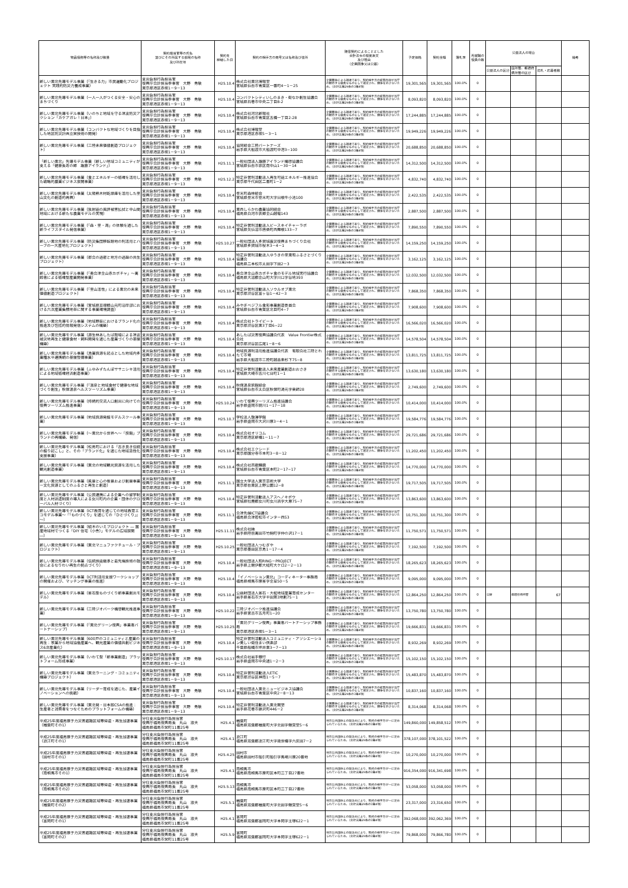| 物品役務等の名称及び数量 | 契約担当官等の氏名 並びにその所属する部局の名称 及び所在地 | 契約を 締結した日 | 契約の相手方の商号又は名称及び住所 | 随意契約によることとした 会計法令の根拠条文 及び理由 （企画競争又は公募） | 予定価格 | 契約金額 | 落札率 | 再就職の 役員の数 | 公益法人の場合 | | | 備考 |
| --- | --- | --- | --- | --- | --- | --- | --- | --- | --- | --- | --- | --- |
| | | | | | | | | | 公益法人の区分 | 国所管、都道府県所管の区分 | 応札・応募者数 | |
| 新しい東北先導モデル事業（「生きる力」市民運動化プロジェクト 実践的防災力養成事業） | 支出負担行為担当官 復興庁会計担当参事官 大野 秀敏 東京都港区赤坂1－9－13 | H25.10.4 | 株式会社東北博報堂 宮城県仙台市青葉区一番町4－1－25 | 企画競争による調達であり、契約相手方の提案内容が当庁の期待する優秀なものとして選定され、競争を許さないため。（会計法第29条の3第4項） | 19,301,565 | 19,301,565 | 100.0% | 0 | | | | |
| 新しい東北先導モデル事業（一人一人がつくる安全・安心のまちづくり | 支出負担行為担当官 復興庁会計担当参事官 大野 秀敏 東京都港区赤坂1－9－13 | H25.10.4 | コンパクトシティいしのまき・街なか創生協議会 宮城県石巻市中央二丁目8-2 | 企画競争による調達であり、契約相手方の提案内容が当庁の期待する優秀なものとして選定され、競争を許さないため。（会計法第29条の3第4項） | 8,093,820 | 8,093,820 | 100.0% | 0 | | | | |
| 新しい東北先導モデル事業（いのちと地域を守る津波防災アクション「カケアガレ！日本」） | 支出負担行為担当官 復興庁会計担当参事官 大野 秀敏 東京都港区赤坂1－9－13 | H25.10.4 | 株式会社河北新報社 宮城県仙台市青葉区五橋一丁目2-28 | 企画競争による調達であり、契約相手方の提案内容が当庁の期待する優秀なものとして選定され、競争を許さないため。（会計法第29条の3第4項） | 17,244,885 | 17,244,885 | 100.0% | 0 | | | | |
| 新しい東北先導モデル事業（コンパクトな地域づくりを目指した地区防災計画立案技術の開発） | 支出負担行為担当官 復興庁会計担当参事官 大野 秀敏 東京都港区赤坂1－9－13 | H25.10.4 | 株式会社博報堂 東京都港区赤坂5－3－1 | 企画競争による調達であり、契約相手方の提案内容が当庁の期待する優秀なものとして選定され、競争を許さないため。（会計法第29条の3第4項） | 19,949,226 | 19,949,226 | 100.0% | 0 | | | | |
| 新しい東北先導モデル事業（三陸未来価値創造プロジェクト） | 支出負担行為担当官 復興庁会計担当参事官 大野 秀敏 東京都港区赤坂1－9－13 | H25.10.4 | 協同組合三陸パートナーズ 岩手県大船渡市大船渡町中港3−100 | 企画競争による調達であり、契約相手方の提案内容が当庁の期待する優秀なものとして選定され、競争を許さないため。（会計法第29条の3第4項） | 20,688,850 | 20,688,850 | 100.0% | 0 | | | | |
| 「新しい東北」先導モデル事業（新しい地域コミュニティが支える「健康長寿の郷 雄勝アイランド」） | 支出負担行為担当官 復興庁会計担当参事官 大野 秀敏 東京都港区赤坂1－9－13 | H25.11.1 | 一般社団法人雄勝アイランド構想協議会 宮城県仙台市泉区南中山1－30－14 | 企画競争による調達であり、契約相手方の提案内容が当庁の期待する優秀なものとして選定され、競争を許さないため。（会計法第29条の3第4項） | 14,312,500 | 14,312,500 | 100.0% | 0 | | | | |
| 新しい東北先導モデル事業（食とエネルギーの循環を活用した戦略的農業ビジネス展開事業） | 支出負担行為担当官 復興庁会計担当参事官 大野 秀敏 東京都港区赤坂1－9－13 | H25.12.2 | 特定非営利活動法人再生可能エネルギー推進協会 東京都千代田区二番町1－2 | 企画競争による調達であり、契約相手方の提案内容が当庁の期待する優秀なものとして選定され、競争を許さないため。（会計法第29条の3第4項） | 4,832,740 | 4,832,740 | 100.0% | 0 | | | | |
| 新しい東北先導モデル事業（太陽熱木材乾燥庫を活用した里山文化の創造的再興） | 支出負担行為担当官 復興庁会計担当参事官 大野 秀敏 東京都港区赤坂1－9－13 | H25.10.4 | 登米町森林組合 宮城県登米市登米町大字日根牛小池100 | 企画競争による調達であり、契約相手方の提案内容が当庁の期待する優秀なものとして選定され、競争を許さないため。（会計法第29条の3第4項） | 2,422,535 | 2,422,535 | 100.0% | 0 | | | | |
| 新しい東北先導モデル事業（放射能の風評被害払拭と中山間地域における新たな農業モデルの実現） | 支出負担行為担当官 復興庁会計担当参事官 大野 秀敏 東京都港区赤坂1－9－13 | H25.10.4 | 東西しらかわ農業協同組合 福島県白河市表郷金山越堀143 | 企画競争による調達であり、契約相手方の提案内容が当庁の期待する優秀なものとして選定され、競争を許さないため。（会計法第29条の3第4項） | 2,887,500 | 2,887,500 | 100.0% | 0 | | | | |
| 新しい東北先導モデル事業（「森・里・海」の体験を通した新ライフスタイル発信事業） | 支出負担行為担当官 復興庁会計担当参事官 大野 秀敏 東京都港区赤坂1－9－13 | H25.10.4 | 特定非営利活動法人ピースネイチャーラボ 宮城県気仙沼市唐桑町西舞根133−7 | 企画競争による調達であり、契約相手方の提案内容が当庁の期待する優秀なものとして選定され、競争を許さないため。（会計法第29条の3第4項） | 7,890,550 | 7,890,550 | 100.0% | 0 | | | | |
| 新しい東北先導モデル事業（防災集団移転跡地の利活用とハーブの一大産地化プロジェクト） | 支出負担行為担当官 復興庁会計担当参事官 大野 秀敏 東京都港区赤坂1－9－13 | H25.10.27 | 一般社団法人多賀城震災復興まちづくり会社 宮城県多賀城市桜木3－4－1 | 企画競争による調達であり、契約相手方の提案内容が当庁の期待する優秀なものとして選定され、競争を許さないため。（会計法第29条の3第4項） | 14,159,250 | 14,159,250 | 100.0% | 0 | | | | |
| 新しい東北先導モデル事業（都会の過密と地方の過疎の共生プロジェクト） | 支出負担行為担当官 復興庁会計担当参事官 大野 秀敏 東京都港区赤坂1－9－13 | H25.10.4 | 特定非営利活動法人ゆうきの里東和ふるさとづくり協議会 福島県二本松市太田字下田2－3 | 企画競争による調達であり、契約相手方の提案内容が当庁の期待する優秀なものとして選定され、競争を許さないため。（会計法第29条の3第4項） | 3,162,125 | 3,162,125 | 100.0% | 0 | | | | |
| 新しい東北先導モデル事業（「奥会津金山赤カボチャ」～高齢者による循環型産業開発事業） | 支出負担行為担当官 復興庁会計担当参事官 大野 秀敏 東京都港区赤坂1－9－13 | H25.10.4 | 奥会津金山赤カボチャ食のモデル地域実行協議会 福島県大沼郡金山町大字川口字谷地393 | 企画競争による調達であり、契約相手方の提案内容が当庁の期待する優秀なものとして選定され、競争を許さないため。（会計法第29条の3第4項） | 12,032,500 | 12,032,500 | 100.0% | 0 | | | | |
| 新しい東北先導モデル事業（「里山活性」による東北の未来価値創造プロジェクト） | 支出負担行為担当官 復興庁会計担当参事官 大野 秀敏 東京都港区赤坂1－9－13 | H25.10.4 | 特定非営利活動法人ソウルオブ東北 東京都渋谷区富ヶ谷1－42－3 | 企画競争による調達であり、契約相手方の提案内容が当庁の期待する優秀なものとして選定され、競争を許さないため。（会計法第29条の3第4項） | 7,868,350 | 7,868,350 | 100.0% | 0 | | | | |
| 新しい東北先導モデル事業（宮城県亘理郡山元町沿岸部における六次産業集積地帯に関する事業環境調査） | 支出負担行為担当官 復興庁会計担当参事官 大野 秀敏 東京都港区赤坂1－9－13 | H25.10.4 | みやぎベジフル食彩事業創造委員会 宮城県仙台市青葉区北目町4−7 | 企画競争による調達であり、契約相手方の提案内容が当庁の期待する優秀なものとして選定され、競争を許さないため。（会計法第29条の3第4項） | 7,908,600 | 7,908,600 | 100.0% | 0 | | | | |
| 新しい東北先導モデル事業（地域野菜におけるブランド化の推進及び包括的情報発信システムの構築） | 支出負担行為担当官 復興庁会計担当参事官 大野 秀敏 東京都港区赤坂1－9－13 | H25.10.4 | 株式会社トライビート 東京都渋谷区東3丁目6−22 | 企画競争による調達であり、契約相手方の提案内容が当庁の期待する優秀なものとして選定され、競争を許さないため。（会計法第29条の3第4項） | 16,566,020 | 16,566,020 | 100.0% | 0 | | | | |
| 新しい東北先導モデル事業（源生林あしたば栽培による津波被災地再生と健康食材・飼料開発を通じた産業づくりの基盤構築） | 支出負担行為担当官 復興庁会計担当参事官 大野 秀敏 東京都港区赤坂1－9－13 | H25.10.4 | あしたば災害復興協議会代表 Value Frontier株式会社 東京都渋谷区広尾1－8－6 | 企画競争による調達であり、契約相手方の提案内容が当庁の期待する優秀なものとして選定され、競争を許さないため。（会計法第29条の3第4項） | 14,578,504 | 14,578,504 | 100.0% | 0 | | | | |
| 新しい東北先導モデル事業（漁業資源を起点とした地域内多業種水平連携網の基盤整備事業） | 支出負担行為担当官 復興庁会計担当参事官 大野 秀敏 東京都港区赤坂1－9－13 | H25.10.4 | 地域資源利活用推進協議会代表 有限会社三陸とれたて市場 岩手県大船渡市三陸町越喜来杉下75−8 | 企画競争による調達であり、契約相手方の提案内容が当庁の期待する優秀なものとして選定され、競争を許さないため。（会計法第29条の3第4項） | 13,811,725 | 13,811,725 | 100.0% | 0 | | | | |
| 新しい東北先導モデル事業（ふゆみずたんぼササニシキ活用による地域循環経済創造事業） | 支出負担行為担当官 復興庁会計担当参事官 大野 秀敏 東京都港区赤坂1－9－13 | H25.10.4 | 特定非営利活動法人未来産業創造おおさき 宮城県大崎市古川七日町1－1 | 企画競争による調達であり、契約相手方の提案内容が当庁の期待する優秀なものとして選定され、競争を許さないため。（会計法第29条の3第4項） | 13,630,180 | 13,630,180 | 100.0% | 0 | | | | |
| 新しい東北先導モデル事業（「温泉と地域食材で健康な地域づくり創生」秋保温泉ヘルスツーリズム事業） | 支出負担行為担当官 復興庁会計担当参事官 大野 秀敏 東京都港区赤坂1－9－13 | H25.10.4 | 秋保温泉旅館組合 宮城県仙台市太白区秋保町湯元字薬師28 | 企画競争による調達であり、契約相手方の提案内容が当庁の期待する優秀なものとして選定され、競争を許さないため。（会計法第29条の3第4項） | 2,749,600 | 2,749,600 | 100.0% | 0 | | | | |
| 新しい東北先導モデル事業（持続的交流人口創出に向けての復興ツーリズム推進事業） | 支出負担行為担当官 復興庁会計担当参事官 大野 秀敏 東京都港区赤坂1－9－13 | H25.10.24 | いわて復興ツーリズム推進協議会 岩手県盛岡市厨川1－17－18 | 企画競争による調達であり、契約相手方の提案内容が当庁の期待する優秀なものとして選定され、競争を許さないため。（会計法第29条の3第4項） | 10,414,000 | 10,414,000 | 100.0% | 0 | | | | |
| 新しい東北先導モデル事業（地域資源発掘モデルスクール事業） | 支出負担行為担当官 復興庁会計担当参事官 大野 秀敏 東京都港区赤坂1－9－13 | H25.10.7 | 学校法人龍澤学館 岩手県盛岡市大沢川原3－4－1 | 企画競争による調達であり、契約相手方の提案内容が当庁の期待する優秀なものとして選定され、競争を許さないため。（会計法第29条の3第4項） | 19,584,776 | 19,584,776 | 100.0% | 0 | | | | |
| 新しい東北先導モデル事業（～東北から世界へ～「旅館」ブランドの再構築、発信） | 支出負担行為担当官 復興庁会計担当参事官 大野 秀敏 東京都港区赤坂1－9－13 | H25.10.4 | 株式会社オリコム 東京都港区新橋1－11－7 | 企画競争による調達であり、契約相手方の提案内容が当庁の期待する優秀なものとして選定され、競争を許さないため。（会計法第29条の3第4項） | 29,721,686 | 29,721,686 | 100.0% | 0 | | | | |
| 新しい東北先導モデル事業（松島町における「古き良き伝統の掘り起こし」と、その「ブランド化」を通じた地域活性化支援事業） | 支出負担行為担当官 復興庁会計担当参事官 大野 秀敏 東京都港区赤坂1－9－13 | H25.10.4 | 株式会社エクシード 東京都国分寺市本町3－8－12 | 企画競争による調達であり、契約相手方の提案内容が当庁の期待する優秀なものとして選定され、競争を許さないため。（会計法第29条の3第4項） | 11,202,450 | 11,202,450 | 100.0% | 0 | | | | |
| 新しい東北先導モデル事業（東北の地域観光資源を活用した観光創造事業） | 支出負担行為担当官 復興庁会計担当参事官 大野 秀敏 東京都港区赤坂1－9－13 | H25.10.4 | 株式会社百戦錬磨 宮城県仙台市青葉区本町2－17−17 | 企画競争による調達であり、契約相手方の提案内容が当庁の期待する優秀なものとして選定され、競争を許さないため。（会計法第29条の3第4項） | 14,770,000 | 14,770,000 | 100.0% | 0 | | | | |
| 新しい東北先導モデル事業（風景と心の修景および創景事業 ー文化資源としてのふるさと再生と創造） | 支出負担行為担当官 復興庁会計担当参事官 大野 秀敏 東京都港区赤坂1－9－13 | H25.11.1 | 国立大学法人東京芸術大学 東京都台東区上野公園12−8 | 企画競争による調達であり、契約相手方の提案内容が当庁の期待する優秀なものとして選定され、競争を許さないため。（会計法第29条の3第4項） | 19,717,505 | 19,717,505 | 100.0% | 0 | | | | |
| 新しい東北先導モデル事業（公民連携による企業への留学制度と人材派遣制度の導入による女川町内の企業・団体のグローバル人材づくり） | 支出負担行為担当官 復興庁会計担当参事官 大野 秀敏 東京都港区赤坂1－9－13 | H25.10.4 | 特定非営利活動法人アスヘノキボウ 宮城県牡鹿郡女川町女川浜字大原75−7 | 企画競争による調達であり、契約相手方の提案内容が当庁の期待する優秀なものとして選定され、競争を許さないため。（会計法第29条の3第4項） | 13,863,600 | 13,863,600 | 100.0% | 0 | | | | |
| 新しい東北先導モデル事業（ICT教育を通じての地域教育エコモデル事業～『「ものづくり」を通じての「ひとづくり」』～） | 支出負担行為担当官 復興庁会計担当参事官 大野 秀敏 東京都港区赤坂1－9－13 | H25.11.1 | 会津先端ICT協議会 福島県会津若松市インター西53 | 企画競争による調達であり、契約相手方の提案内容が当庁の期待する優秀なものとして選定され、競争を許さないため。（会計法第29条の3第4項） | 10,751,300 | 10,751,300 | 100.0% | 0 | | | | |
| 新しい東北先導モデル事業（組木のいえプロジェクト ― 国産地域材でつくる「DIY 住宅（小舎）」モデルの広域展開 ―） | 支出負担行為担当官 復興庁会計担当参事官 大野 秀敏 東京都港区赤坂1－9－13 | H25.11.11 | 株式会社紬 岩手県陸前高田市竹駒町字仲の沢17－1 | 企画競争による調達であり、契約相手方の提案内容が当庁の期待する優秀なものとして選定され、競争を許さないため。（会計法第29条の3第4項） | 11,750,571 | 11,750,571 | 100.0% | 0 | | | | |
| 新しい東北先導モデル事業（東北マニュファクチュール・プロジェクト） | 支出負担行為担当官 復興庁会計担当参事官 大野 秀敏 東京都港区赤坂1－9－13 | H25.10.25 | 一般社団法人つむぎや 東京都墨田区京島1－17－4 | 企画競争による調達であり、契約相手方の提案内容が当庁の期待する優秀なものとして選定され、競争を許さないため。（会計法第29条の3第4項） | 7,192,500 | 7,192,500 | 100.0% | 0 | | | | |
| 新しい東北先導モデル事業（伝統技能継承と最先端技術の融合によるなりわい再生の拠点づくり） | 支出負担行為担当官 復興庁会計担当参事官 大野 秀敏 東京都港区赤坂1－9－13 | H25.10.4 | 一般社団法人和RING－PROJECT 岩手県上閉伊郡大槌町大ケロ2－2－13 | 企画競争による調達であり、契約相手方の提案内容が当庁の期待する優秀なものとして選定され、競争を許さないため。（会計法第29条の3第4項） | 18,265,623 | 18,265,623 | 100.0% | 0 | | | | |
| 新しい東北先導モデル事業（ICT利活用支援ワークショップの開催および、マッチング事業の推進） | 支出負担行為担当官 復興庁会計担当参事官 大野 秀敏 東京都港区赤坂1－9－13 | H25.10.4 | 「イノベーション東北」コーディネーター事務局 福島県相馬市原釜字金草50－5 | 企画競争による調達であり、契約相手方の提案内容が当庁の期待する優秀なものとして選定され、競争を許さないため。（会計法第29条の3第4項） | 9,095,000 | 9,095,000 | 100.0% | 0 | | | | |
| 新しい東北先導モデル事業（釜石型ものづくり新事業創出モデル） | 支出負担行為担当官 復興庁会計担当参事官 大野 秀敏 東京都港区赤坂1－9－13 | H25.10.4 | 公益財団法人釜石・大槌地域産業育成センター 岩手県釜石市大字平田第3地割75－1 | 企画競争による調達であり、契約相手方の提案内容が当庁の期待する優秀なものとして選定され、競争を許さないため。（会計法第29条の3第4項） | 12,864,250 | 12,864,250 | 100.0% | 0 | 公財 | 都道府県所管 | 67 | |
| 新しい東北先導モデル事業（三陸ジオパーク構想観光推進事業） | 支出負担行為担当官 復興庁会計担当参事官 大野 秀敏 東京都港区赤坂1－9－13 | H25.10.22 | 三陸ジオパーク推進協議会 岩手県宮古市五月町1−20 | 企画競争による調達であり、契約相手方の提案内容が当庁の期待する優秀なものとして選定され、競争を許さないため。（会計法第29条の3第4項） | 13,750,780 | 13,750,780 | 100.0% | 0 | | | | |
| 新しい東北先導モデル事業（「東北グリーン復興」事業者パートナーシップ） | 支出負担行為担当官 復興庁会計担当参事官 大野 秀敏 東京都港区赤坂1－9－13 | H25.10.25 | 「東北グリーン復興」事業者パートナーシップ事務局 東京都港区赤坂5－3－1 | 企画競争による調達であり、契約相手方の提案内容が当庁の期待する優秀なものとして選定され、競争を許さないため。（会計法第29条の3第4項） | 19,666,831 | 19,666,831 | 100.0% | 0 | | | | |
| 新しい東北先導モデル事業（600戸のコミュニティと産業の再生：家業から地域協働産業へ、観光産業の価値共創ビジネス6次産業化） | 支出負担行為担当官 復興庁会計担当参事官 大野 秀敏 東京都港区赤坂1－9－13 | H25.10.4 | 特定非営利活動法人コミュニティ・アソシエーション美しい街住まい倶楽部 千葉県船橋市坪井東3－7－13 | 企画競争による調達であり、契約相手方の提案内容が当庁の期待する優秀なものとして選定され、競争を許さないため。（会計法第29条の3第4項） | 8,932,269 | 8,932,269 | 100.0% | 0 | | | | |
| 新しい東北先導モデル事業（いわて型「新事業創造」プラットフォーム形成事業） | 支出負担行為担当官 復興庁会計担当参事官 大野 秀敏 東京都港区赤坂1－9－13 | H25.10.17 | 株式会社岩手銀行 岩手県盛岡市中央通1－2－3 | 企画競争による調達であり、契約相手方の提案内容が当庁の期待する優秀なものとして選定され、競争を許さないため。（会計法第29条の3第4項） | 15,102,150 | 15,102,150 | 100.0% | 0 | | | | |
| 新しい東北先導モデル事業（東北ラーニング・コミュニティ構築プロジェクト） | 支出負担行為担当官 復興庁会計担当参事官 大野 秀敏 東京都港区赤坂1－9－13 | H25.10.4 | 特定非営利活動法人ETIC 東京都渋谷区神南1－5－7 | 企画競争による調達であり、契約相手方の提案内容が当庁の期待する優秀なものとして選定され、競争を許さないため。（会計法第29条の3第4項） | 15,483,870 | 15,483,870 | 100.0% | 0 | | | | |
| 新しい東北先導モデル事業（リーダー育成を通じた、産業イノベーションへの挑戦） | 支出負担行為担当官 復興庁会計担当参事官 大野 秀敏 東京都港区赤坂1－9－13 | H25.10.4 | 一般社団法人東北ニュービジネス協議会 宮城県仙台市青葉区中央2－8－13 | 企画競争による調達であり、契約相手方の提案内容が当庁の期待する優秀なものとして選定され、競争を許さないため。（会計法第29条の3第4項） | 10,837,160 | 10,837,160 | 100.0% | 0 | | | | |
| 新しい東北先導モデル事業（東北発・日本版CSAの推進：生産者と消費者をつなぐためのプラットフォームの構築） | 支出負担行為担当官 復興庁会計担当参事官 大野 秀敏 東京都港区赤坂1－9－13 | H25.10.4 | 特定非営利活動法人東北開墾 岩手県花巻市藤沢町446－2 | 企画競争による調達であり、契約相手方の提案内容が当庁の期待する優秀なものとして選定され、競争を許さないため。（会計法第29条の3第4項） | 8,314,068 | 8,314,068 | 100.0% | 0 | | | | |
| 平成25年度福島原子力災害避難区域等帰還・再生加速事業（楢葉町その1） | 分任支出負担行為担当官 復興庁福島復興局長 丸山 淑夫 福島県福島市栄町11番25号 | H25.4.1 | 楢葉町 福島県双葉郡楢葉町大字北田字鐘突堂5－6 | 地方公共団体との取決めにより、契約の相手方が一に定められているため。（会計法第29条の3第4項） | 149,860,000 | 149,858,512 | 100.0% | 0 | | | | |
| 平成25年度福島原子力災害避難区域等帰還・再生加速事業（浪江町その1） | 分任支出負担行為担当官 復興庁福島復興局長 丸山 淑夫 福島県福島市栄町11番25号 | H25.4.1 | 浪江町 福島県双葉郡浪江町大字幾世橋字六反田7－2 | 地方公共団体との取決めにより、契約の相手方が一に定められているため。（会計法第29条の3第4項） | 378,107,000 | 378,101,522 | 100.0% | 0 | | | | |
| 平成25年度福島原子力災害避難区域等帰還・再生加速事業（田村市その1） | 分任支出負担行為担当官 復興庁福島復興局長 丸山 淑夫 福島県福島市栄町11番25号 | H25.4.25 | 田村市 福島県田村市船引町船引字馬場川原20番地 | 地方公共団体との取決めにより、契約の相手方が一に定められているため。（会計法第29条の3第4項） | 10,270,000 | 10,270,000 | 100.0% | 0 | | | | |
| 平成25年度福島原子力災害避難区域等帰還・再生加速事業（南相馬市その1） | 分任支出負担行為担当官 復興庁福島復興局長 丸山 淑夫 福島県福島市栄町11番25号 | H25.4.1 | 南相馬市 福島県南相馬市原町区本町二丁目27番地 | 地方公共団体との取決めにより、契約の相手方が一に定められているため。（会計法第29条の3第4項） | 916,354,000 | 916,341,698 | 100.0% | 0 | | | | |
| 平成25年度福島原子力災害避難区域等帰還・再生加速事業（南相馬市その2） | 分任支出負担行為担当官 復興庁福島復興局長 丸山 淑夫 福島県福島市栄町11番25号 | H25.5.13 | 南相馬市 福島県南相馬市原町区本町二丁目27番地 | 地方公共団体との取決めにより、契約の相手方が一に定められているため。（会計法第29条の3第4項） | 53,058,000 | 53,058,000 | 100.0% | 0 | | | | |
| 平成25年度福島原子力災害避難区域等帰還・再生加速事業（楢葉町その2） | 分任支出負担行為担当官 復興庁福島復興局長 丸山 淑夫 福島県福島市栄町11番25号 | H25.5.1 | 楢葉町 福島県双葉郡楢葉町大字北田字鐘突堂5－6 | 地方公共団体との取決めにより、契約の相手方が一に定められているため。（会計法第29条の3第4項） | 23,317,000 | 23,316,650 | 100.0% | 0 | | | | |
| 平成25年度福島原子力災害避難区域等帰還・再生加速事業（富岡町その1） | 分任支出負担行為担当官 復興庁福島復興局長 丸山 淑夫 福島県福島市栄町11番25号 | H25.4.1 | 富岡町 福島県双葉郡富岡町大字本岡字王塚622－1 | 地方公共団体との取決めにより、契約の相手方が一に定められているため。（会計法第29条の3第4項） | 392,068,000 | 392,062,369 | 100.0% | 0 | | | | |
| 平成25年度福島原子力災害避難区域等帰還・再生加速事業（富岡町その2） | 分任支出負担行為担当官 復興庁福島復興局長 丸山 淑夫 福島県福島市栄町11番25号 | H25.5.9 | 富岡町 福島県双葉郡富岡町大字本岡字王塚622－1 | 地方公共団体との取決めにより、契約の相手方が一に定められているため。（会計法第29条の3第4項） | 79,868,000 | 79,866,780 | 100.0% | 0 | | | | |